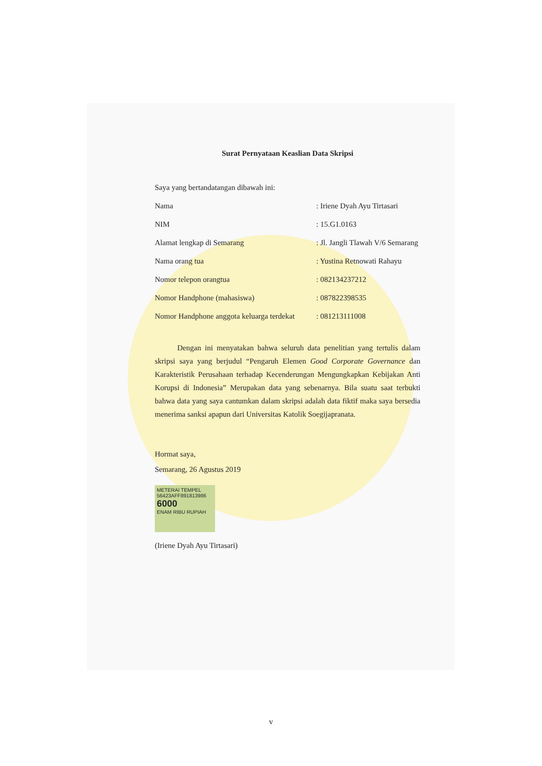Surat Pernyataan Keaslian Data Skripsi
Saya yang bertandatangan dibawah ini:
Nama : Iriene Dyah Ayu Tirtasari
NIM : 15.G1.0163
Alamat lengkap di Semarang : Jl. Jangli Tlawah V/6 Semarang
Nama orang tua : Yustina Retnowati Rahayu
Nomor telepon orangtua : 082134237212
Nomor Handphone (mahasiswa) : 087822398535
Nomor Handphone anggota keluarga terdekat : 081213111008
Dengan ini menyatakan bahwa seluruh data penelitian yang tertulis dalam skripsi saya yang berjudul “Pengaruh Elemen Good Corporate Governance dan Karakteristik Perusahaan terhadap Kecenderungan Mengungkapkan Kebijakan Anti Korupsi di Indonesia” Merupakan data yang sebenarnya. Bila suatu saat terbukti bahwa data yang saya cantumkan dalam skripsi adalah data fiktif maka saya bersedia menerima sanksi apapun dari Universitas Katolik Soegijapranata.
Hormat saya,
Semarang, 26 Agustus 2019
METERAI TEMPEL
56423AFF891813986
6000
ENAM RIBU RUPIAH
(Iriene Dyah Ayu Tirtasari)
v